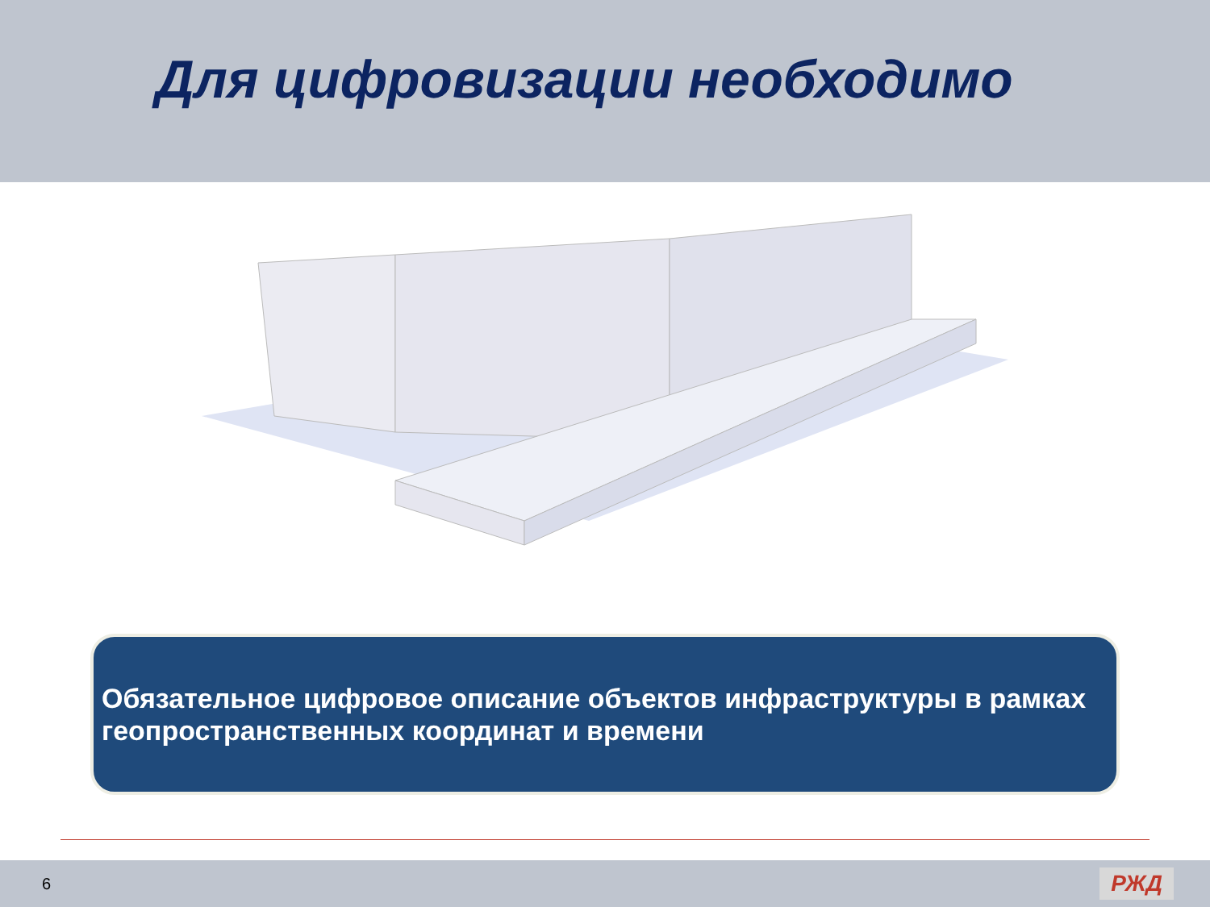Для цифровизации необходимо
Обязательное цифровое описание объектов инфраструктуры в рамках геопространственных координат и времени
6 РЖД